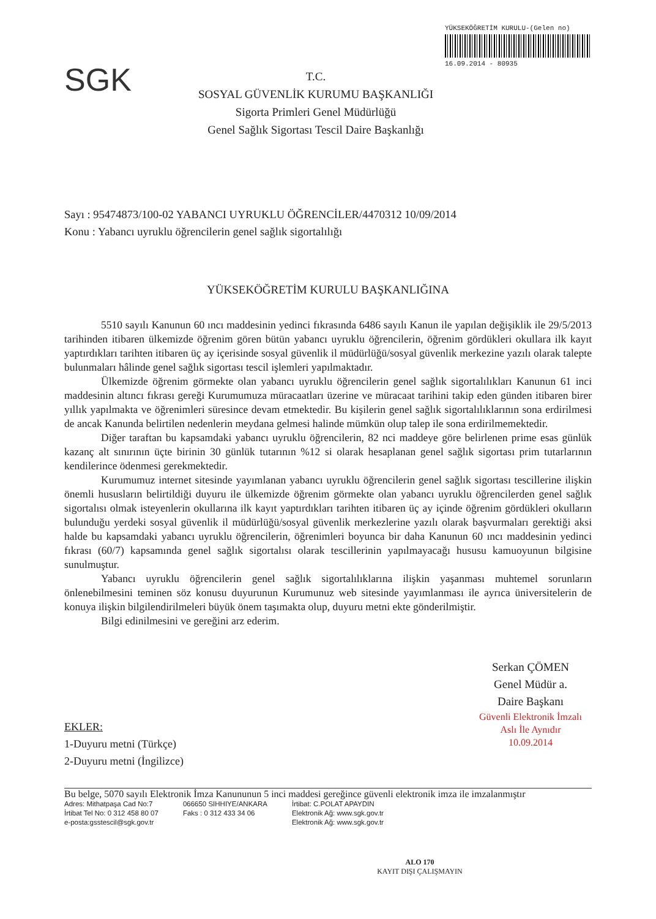SGK
T.C.
SOSYAL GÜVENLİK KURUMU BAŞKANLIĞI
Sigorta Primleri Genel Müdürlüğü
Genel Sağlık Sigortası Tescil Daire Başkanlığı
YÜKSEKÖĞRETİM KURULU-(Gelen no)
16.09.2014 - 80935
Sayı : 95474873/100-02 YABANCI UYRUKLU ÖĞRENCİLER/4470312 10/09/2014
Konu : Yabancı uyruklu öğrencilerin genel sağlık sigortalılığı
YÜKSEKÖĞRETİM KURULU BAŞKANLIĞINA
5510 sayılı Kanunun 60 ıncı maddesinin yedinci fıkrasında 6486 sayılı Kanun ile yapılan değişiklik ile 29/5/2013 tarihinden itibaren ülkemizde öğrenim gören bütün yabancı uyruklu öğrencilerin, öğrenim gördükleri okullara ilk kayıt yaptırdıkları tarihten itibaren üç ay içerisinde sosyal güvenlik il müdürlüğü/sosyal güvenlik merkezine yazılı olarak talepte bulunmaları hâlinde genel sağlık sigortası tescil işlemleri yapılmaktadır.
Ülkemizde öğrenim görmekte olan yabancı uyruklu öğrencilerin genel sağlık sigortalılıkları Kanunun 61 inci maddesinin altıncı fıkrası gereği Kurumumuza müracaatları üzerine ve müracaat tarihini takip eden günden itibaren birer yıllık yapılmakta ve öğrenimleri süresince devam etmektedir. Bu kişilerin genel sağlık sigortalılıklarının sona erdirilmesi de ancak Kanunda belirtilen nedenlerin meydana gelmesi halinde mümkün olup talep ile sona erdirilmemektedir.
Diğer taraftan bu kapsamdaki yabancı uyruklu öğrencilerin, 82 nci maddeye göre belirlenen prime esas günlük kazanç alt sınırının üçte birinin 30 günlük tutarının %12 si olarak hesaplanan genel sağlık sigortası prim tutarlarının kendilerince ödenmesi gerekmektedir.
Kurumumuz internet sitesinde yayımlanan yabancı uyruklu öğrencilerin genel sağlık sigortası tescillerine ilişkin önemli hususların belirtildiği duyuru ile ülkemizde öğrenim görmekte olan yabancı uyruklu öğrencilerden genel sağlık sigortalısı olmak isteyenlerin okullarına ilk kayıt yaptırdıkları tarihten itibaren üç ay içinde öğrenim gördükleri okulların bulunduğu yerdeki sosyal güvenlik il müdürlüğü/sosyal güvenlik merkezlerine yazılı olarak başvurmaları gerektiği aksi halde bu kapsamdaki yabancı uyruklu öğrencilerin, öğrenimleri boyunca bir daha Kanunun 60 ıncı maddesinin yedinci fıkrası (60/7) kapsamında genel sağlık sigortalısı olarak tescillerinin yapılmayacağı hususu kamuoyunun bilgisine sunulmuştur.
Yabancı uyruklu öğrencilerin genel sağlık sigortalılıklarına ilişkin yaşanması muhtemel sorunların önlenebilmesini teminen söz konusu duyurunun Kurumunuz web sitesinde yayımlanması ile ayrıca üniversitelerin de konuya ilişkin bilgilendirilmeleri büyük önem taşımakta olup, duyuru metni ekte gönderilmiştir.
Bilgi edinilmesini ve gereğini arz ederim.
Serkan ÇÖMEN
Genel Müdür a.
Daire Başkanı
Güvenli Elektronik İmzalı
Aslı İle Aynıdır
10.09.2014
EKLER:
1-Duyuru metni (Türkçe)
2-Duyuru metni (İngilizce)
Bu belge, 5070 sayılı Elektronik İmza Kanununun 5 inci maddesi gereğince güvenli elektronik imza ile imzalanmıştır
Adres: Mithatpaşa Cad No:7
İrtibat Tel No: 0 312 458 80 07
e-posta:gsstescil@sgk.gov.tr
066650 SIHHIYE/ANKARA
Faks : 0 312 433 34 06
İrtibat: C.POLAT APAYDIN
Elektronik Ağ: www.sgk.gov.tr
Elektronik Ağ: www.sgk.gov.tr
ALO 170
KAYIT DIŞI ÇALIŞMAYIN